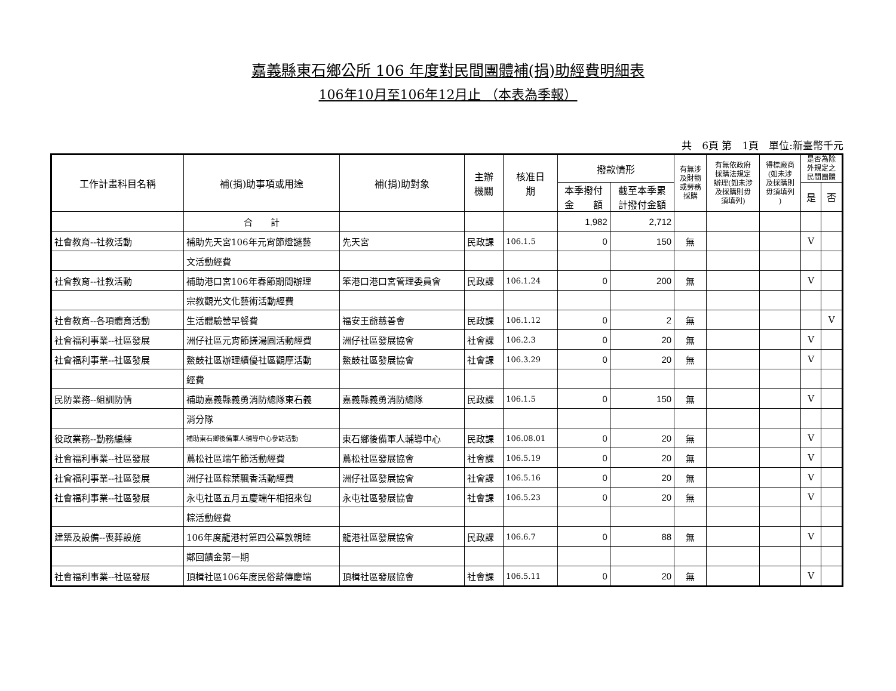嘉義縣東石鄉公所 106 年度對民間團體補(捐)助經費明細表
106年10月至106年12月止 （本表為季報）
共　6頁 第　1頁　單位:新臺幣千元
| 工作計畫科目名稱 | 補(捐)助事項或用途 | 補(捐)助對象 | 主辦 機關 | 核准日 期 | 撥款情形 | | 有無涉 及財物 或勞務 採購 | 有無依政府 採購法規定 辦理(如未涉 及採購則毋 須填列) | 得標廠商 (如未涉 及採購則 毋須填列 ) | 是否為除 外規定之 民間團體 | |
| --- | --- | --- | --- | --- | --- | --- | --- | --- | --- | --- | --- |
| | | | | | 本季撥付 金 額 | 截至本季累 計撥付金額 | | | | 是 | 否 |
| | 合 計 | | | | 1,982 | 2,712 | | | | | |
| 社會教育--社教活動 | 補助先天宮106年元宵節燈謎藝 | 先天宮 | 民政課 | 106.1.5 | 0 | 150 | 無 | | | V | |
| | 文活動經費 | | | | | | | | | | |
| 社會教育--社教活動 | 補助港口宮106年春節期間辦理 | 笨港口港口宮管理委員會 | 民政課 | 106.1.24 | 0 | 200 | 無 | | | V | |
| | 宗教觀光文化藝術活動經費 | | | | | | | | | | |
| 社會教育--各項體育活動 | 生活體驗營早餐費 | 福安王爺慈善會 | 民政課 | 106.1.12 | 0 | 2 | 無 | | | | V |
| 社會福利事業--社區發展 | 洲仔社區元宵節搓湯圓活動經費 | 洲仔社區發展協會 | 社會課 | 106.2.3 | 0 | 20 | 無 | | | V | |
| 社會福利事業--社區發展 | 鰲鼓社區辦理績優社區觀摩活動 | 鰲鼓社區發展協會 | 社會課 | 106.3.29 | 0 | 20 | 無 | | | V | |
| | 經費 | | | | | | | | | | |
| 民防業務--組訓防情 | 補助嘉義縣義勇消防總隊東石義 | 嘉義縣義勇消防總隊 | 民政課 | 106.1.5 | 0 | 150 | 無 | | | V | |
| | 消分隊 | | | | | | | | | | |
| 役政業務--勤務編練 | 補助東石鄉後備軍人輔導中心參訪活動 | 東石鄉後備軍人輔導中心 | 民政課 | 106.08.01 | 0 | 20 | 無 | | | V | |
| 社會福利事業--社區發展 | 蔦松社區端午節活動經費 | 蔦松社區發展協會 | 社會課 | 106.5.19 | 0 | 20 | 無 | | | V | |
| 社會福利事業--社區發展 | 洲仔社區粽葉飄香活動經費 | 洲仔社區發展協會 | 社會課 | 106.5.16 | 0 | 20 | 無 | | | V | |
| 社會福利事業--社區發展 | 永屯社區五月五慶端午相招來包 | 永屯社區發展協會 | 社會課 | 106.5.23 | 0 | 20 | 無 | | | V | |
| | 粽活動經費 | | | | | | | | | | |
| 建築及設備--喪葬設施 | 106年度龍港村第四公墓敦親睦 | 龍港社區發展協會 | 民政課 | 106.6.7 | 0 | 88 | 無 | | | V | |
| | 鄰回饋金第一期 | | | | | | | | | | |
| 社會福利事業--社區發展 | 頂楫社區106年度民俗薪傳慶端 | 頂楫社區發展協會 | 社會課 | 106.5.11 | 0 | 20 | 無 | | | V | |